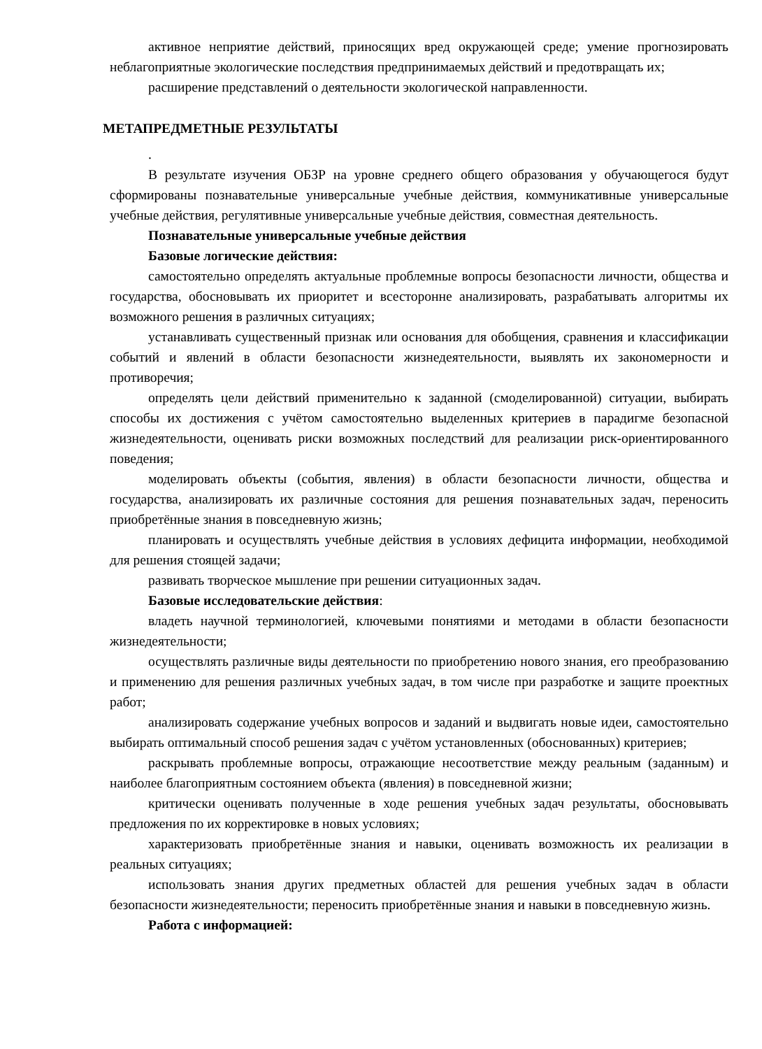активное неприятие действий, приносящих вред окружающей среде; умение прогнозировать неблагоприятные экологические последствия предпринимаемых действий и предотвращать их;
расширение представлений о деятельности экологической направленности.
МЕТАПРЕДМЕТНЫЕ РЕЗУЛЬТАТЫ
.
В результате изучения ОБЗР на уровне среднего общего образования у обучающегося будут сформированы познавательные универсальные учебные действия, коммуникативные универсальные учебные действия, регулятивные универсальные учебные действия, совместная деятельность.
Познавательные универсальные учебные действия
Базовые логические действия:
самостоятельно определять актуальные проблемные вопросы безопасности личности, общества и государства, обосновывать их приоритет и всесторонне анализировать, разрабатывать алгоритмы их возможного решения в различных ситуациях;
устанавливать существенный признак или основания для обобщения, сравнения и классификации событий и явлений в области безопасности жизнедеятельности, выявлять их закономерности и противоречия;
определять цели действий применительно к заданной (смоделированной) ситуации, выбирать способы их достижения с учётом самостоятельно выделенных критериев в парадигме безопасной жизнедеятельности, оценивать риски возможных последствий для реализации риск-ориентированного поведения;
моделировать объекты (события, явления) в области безопасности личности, общества и государства, анализировать их различные состояния для решения познавательных задач, переносить приобретённые знания в повседневную жизнь;
планировать и осуществлять учебные действия в условиях дефицита информации, необходимой для решения стоящей задачи;
развивать творческое мышление при решении ситуационных задач.
Базовые исследовательские действия:
владеть научной терминологией, ключевыми понятиями и методами в области безопасности жизнедеятельности;
осуществлять различные виды деятельности по приобретению нового знания, его преобразованию и применению для решения различных учебных задач, в том числе при разработке и защите проектных работ;
анализировать содержание учебных вопросов и заданий и выдвигать новые идеи, самостоятельно выбирать оптимальный способ решения задач с учётом установленных (обоснованных) критериев;
раскрывать проблемные вопросы, отражающие несоответствие между реальным (заданным) и наиболее благоприятным состоянием объекта (явления) в повседневной жизни;
критически оценивать полученные в ходе решения учебных задач результаты, обосновывать предложения по их корректировке в новых условиях;
характеризовать приобретённые знания и навыки, оценивать возможность их реализации в реальных ситуациях;
использовать знания других предметных областей для решения учебных задач в области безопасности жизнедеятельности; переносить приобретённые знания и навыки в повседневную жизнь.
Работа с информацией: